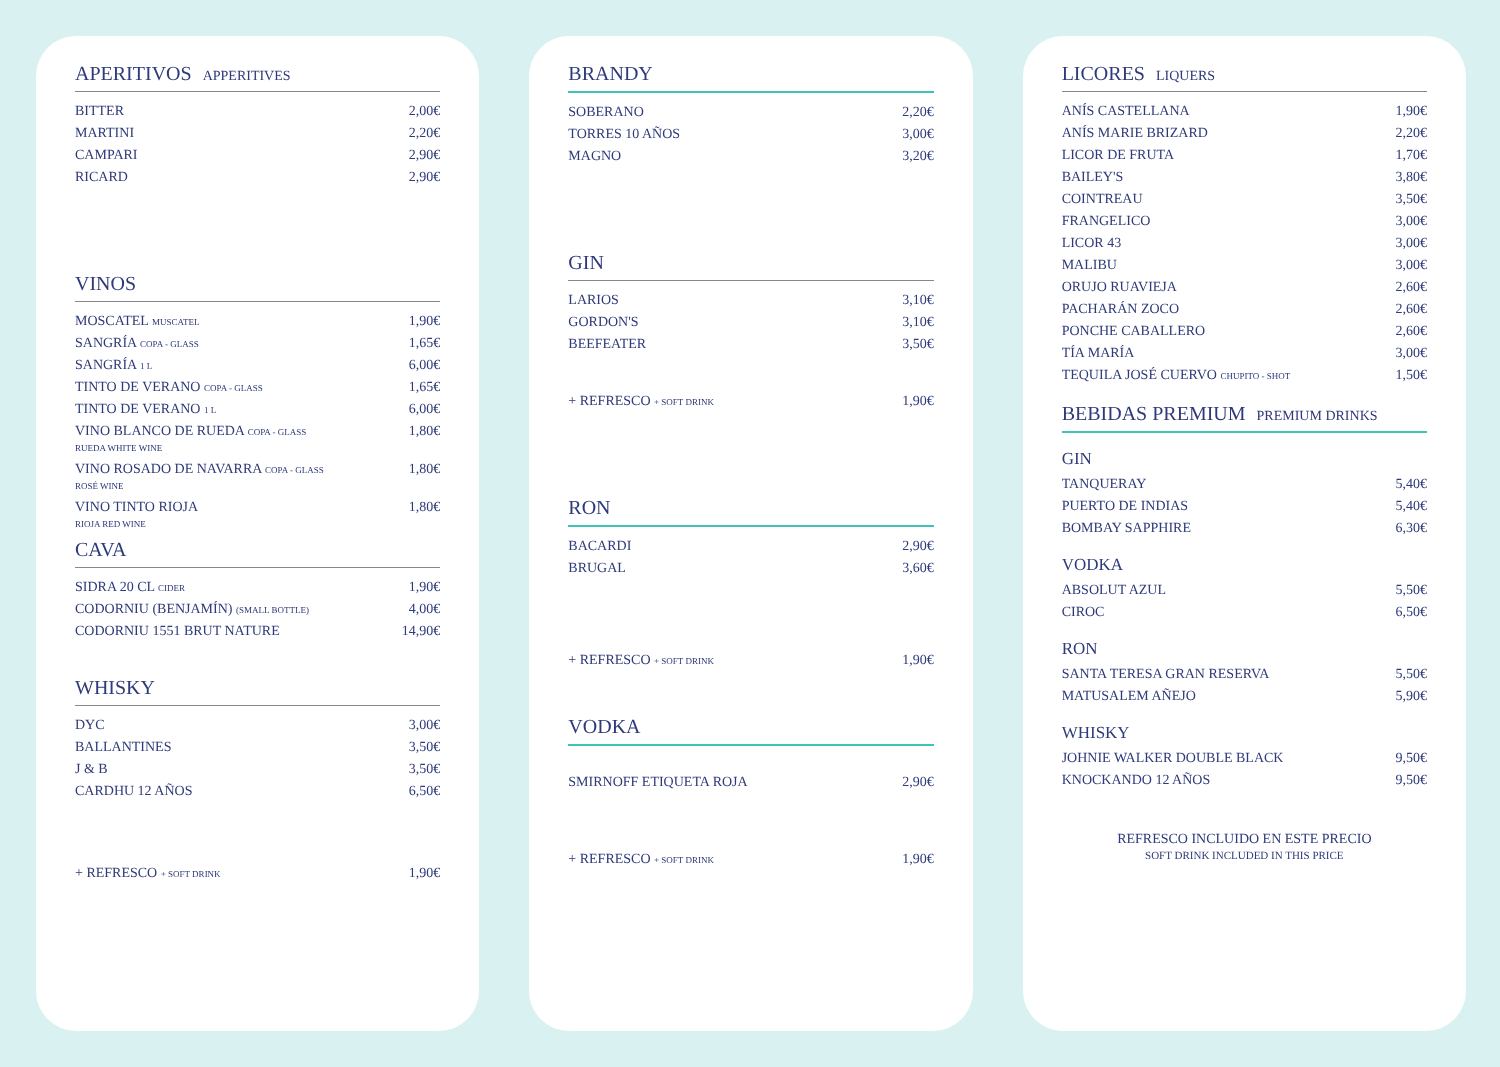APERITIVOS APPERITIVES
| BITTER | 2,00€ |
| MARTINI | 2,20€ |
| CAMPARI | 2,90€ |
| RICARD | 2,90€ |
VINOS
| MOSCATEL MUSCATEL | 1,90€ |
| SANGRÍA COPA - GLASS | 1,65€ |
| SANGRÍA 1 L | 6,00€ |
| TINTO DE VERANO COPA - GLASS | 1,65€ |
| TINTO DE VERANO 1 L | 6,00€ |
| VINO BLANCO DE RUEDA COPA - GLASS RUEDA WHITE WINE | 1,80€ |
| VINO ROSADO DE NAVARRA COPA - GLASS ROSÉ WINE | 1,80€ |
| VINO TINTO RIOJA RIOJA RED WINE | 1,80€ |
CAVA
| SIDRA 20 CL CIDER | 1,90€ |
| CODORNIU (BENJAMÍN) (SMALL BOTTLE) | 4,00€ |
| CODORNIU 1551 BRUT NATURE | 14,90€ |
WHISKY
| DYC | 3,00€ |
| BALLANTINES | 3,50€ |
| J & B | 3,50€ |
| CARDHU 12 AÑOS | 6,50€ |
| + REFRESCO + SOFT DRINK | 1,90€ |
BRANDY
| SOBERANO | 2,20€ |
| TORRES 10 AÑOS | 3,00€ |
| MAGNO | 3,20€ |
GIN
| LARIOS | 3,10€ |
| GORDON'S | 3,10€ |
| BEEFEATER | 3,50€ |
| + REFRESCO + SOFT DRINK | 1,90€ |
RON
| BACARDI | 2,90€ |
| BRUGAL | 3,60€ |
| + REFRESCO + SOFT DRINK | 1,90€ |
VODKA
| SMIRNOFF ETIQUETA ROJA | 2,90€ |
| + REFRESCO + SOFT DRINK | 1,90€ |
LICORES LIQUERS
| ANÍS CASTELLANA | 1,90€ |
| ANÍS MARIE BRIZARD | 2,20€ |
| LICOR DE FRUTA | 1,70€ |
| BAILEY'S | 3,80€ |
| COINTREAU | 3,50€ |
| FRANGELICO | 3,00€ |
| LICOR 43 | 3,00€ |
| MALIBU | 3,00€ |
| ORUJO RUAVIEJA | 2,60€ |
| PACHARÁN ZOCO | 2,60€ |
| PONCHE CABALLERO | 2,60€ |
| TÍA MARÍA | 3,00€ |
| TEQUILA JOSÉ CUERVO CHUPITO - SHOT | 1,50€ |
BEBIDAS PREMIUM PREMIUM DRINKS
GIN
| TANQUERAY | 5,40€ |
| PUERTO DE INDIAS | 5,40€ |
| BOMBAY SAPPHIRE | 6,30€ |
VODKA
| ABSOLUT AZUL | 5,50€ |
| CIROC | 6,50€ |
RON
| SANTA TERESA GRAN RESERVA | 5,50€ |
| MATUSALEM AÑEJO | 5,90€ |
WHISKY
| JOHNIE WALKER DOUBLE BLACK | 9,50€ |
| KNOCKANDO 12 AÑOS | 9,50€ |
REFRESCO INCLUIDO EN ESTE PRECIO
SOFT DRINK INCLUDED IN THIS PRICE